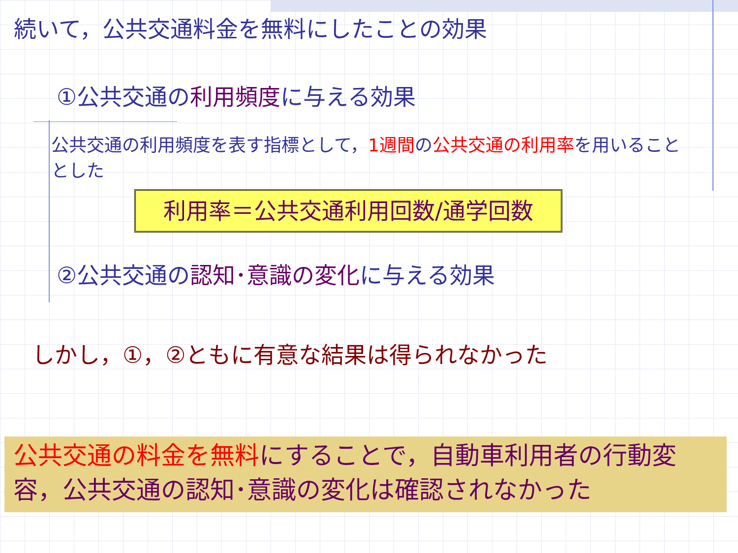続いて，公共交通料金を無料にしたことの効果
①公共交通の 利用頻度 に与える効果
公共交通の利用頻度を表す指標として，1週間の公共交通の利用率を用いることとした
利用率＝公共交通利用回数/通学回数
②公共交通の 認知･意識の変化 に与える効果
しかし，①，②ともに有意な結果は得られなかった
公共交通の料金を無料 にすることで，自動車利用者の行動変容，公共交通の認知･意識の変化は確認されなかった